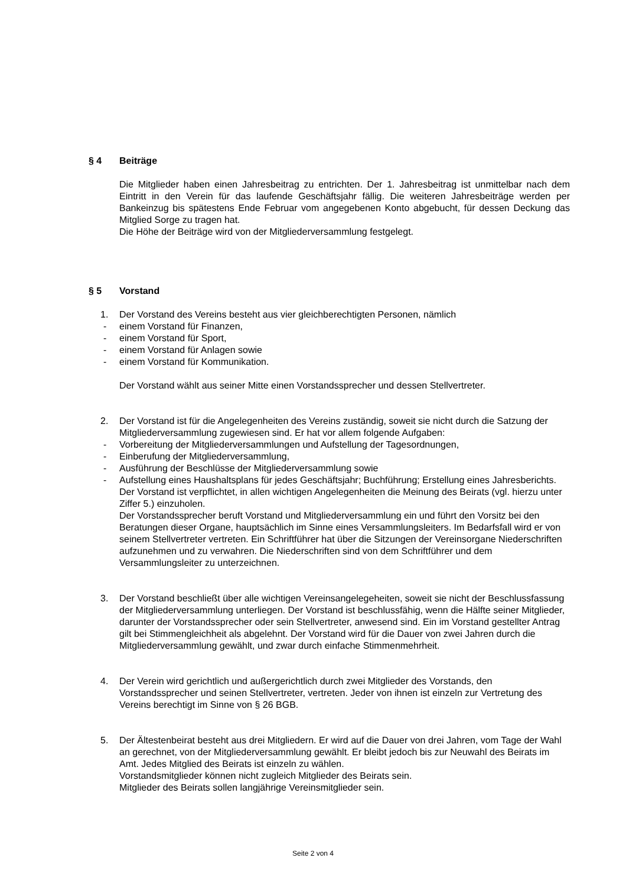§ 4 Beiträge
Die Mitglieder haben einen Jahresbeitrag zu entrichten. Der 1. Jahresbeitrag ist unmittelbar nach dem Eintritt in den Verein für das laufende Geschäftsjahr fällig. Die weiteren Jahresbeiträge werden per Bankeinzug bis spätestens Ende Februar vom angegebenen Konto abgebucht, für dessen Deckung das Mitglied Sorge zu tragen hat.
Die Höhe der Beiträge wird von der Mitgliederversammlung festgelegt.
§ 5 Vorstand
1. Der Vorstand des Vereins besteht aus vier gleichberechtigten Personen, nämlich
- einem Vorstand für Finanzen,
- einem Vorstand für Sport,
- einem Vorstand für Anlagen sowie
- einem Vorstand für Kommunikation.
Der Vorstand wählt aus seiner Mitte einen Vorstandssprecher und dessen Stellvertreter.
2. Der Vorstand ist für die Angelegenheiten des Vereins zuständig, soweit sie nicht durch die Satzung der Mitgliederversammlung zugewiesen sind. Er hat vor allem folgende Aufgaben:
- Vorbereitung der Mitgliederversammlungen und Aufstellung der Tagesordnungen,
- Einberufung der Mitgliederversammlung,
- Ausführung der Beschlüsse der Mitgliederversammlung sowie
- Aufstellung eines Haushaltsplans für jedes Geschäftsjahr; Buchführung; Erstellung eines Jahresberichts.
Der Vorstand ist verpflichtet, in allen wichtigen Angelegenheiten die Meinung des Beirats (vgl. hierzu unter Ziffer 5.) einzuholen.
Der Vorstandssprecher beruft Vorstand und Mitgliederversammlung ein und führt den Vorsitz bei den Beratungen dieser Organe, hauptsächlich im Sinne eines Versammlungsleiters. Im Bedarfsfall wird er von seinem Stellvertreter vertreten. Ein Schriftführer hat über die Sitzungen der Vereinsorgane Niederschriften aufzunehmen und zu verwahren. Die Niederschriften sind von dem Schriftführer und dem Versammlungsleiter zu unterzeichnen.
3. Der Vorstand beschließt über alle wichtigen Vereinsangelegeheiten, soweit sie nicht der Beschlussfassung der Mitgliederversammlung unterliegen. Der Vorstand ist beschlussfähig, wenn die Hälfte seiner Mitglieder, darunter der Vorstandssprecher oder sein Stellvertreter, anwesend sind. Ein im Vorstand gestellter Antrag gilt bei Stimmengleichheit als abgelehnt. Der Vorstand wird für die Dauer von zwei Jahren durch die Mitgliederversammlung gewählt, und zwar durch einfache Stimmenmehrheit.
4. Der Verein wird gerichtlich und außergerichtlich durch zwei Mitglieder des Vorstands, den Vorstandssprecher und seinen Stellvertreter, vertreten. Jeder von ihnen ist einzeln zur Vertretung des Vereins berechtigt im Sinne von § 26 BGB.
5. Der Ältestenbeirat besteht aus drei Mitgliedern. Er wird auf die Dauer von drei Jahren, vom Tage der Wahl an gerechnet, von der Mitgliederversammlung gewählt. Er bleibt jedoch bis zur Neuwahl des Beirats im Amt. Jedes Mitglied des Beirats ist einzeln zu wählen.
Vorstandsmitglieder können nicht zugleich Mitglieder des Beirats sein.
Mitglieder des Beirats sollen langjährige Vereinsmitglieder sein.
Seite 2 von 4